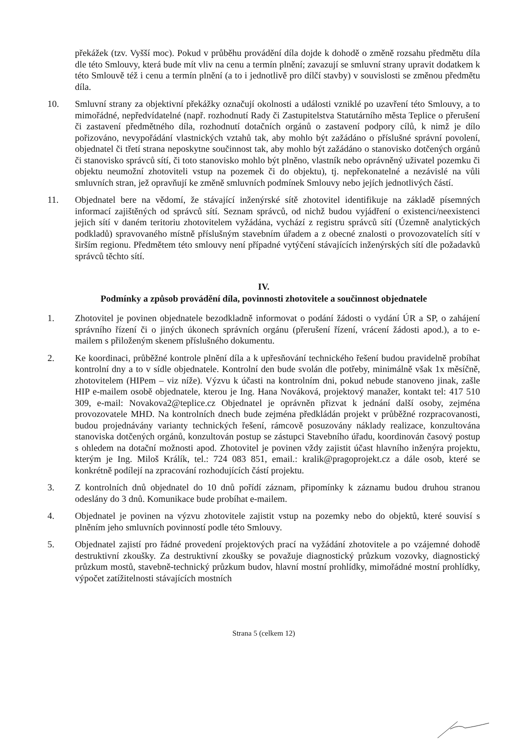překážek (tzv. Vyšší moc). Pokud v průběhu provádění díla dojde k dohodě o změně rozsahu předmětu díla dle této Smlouvy, která bude mít vliv na cenu a termín plnění; zavazují se smluvní strany upravit dodatkem k této Smlouvě též i cenu a termín plnění (a to i jednotlivě pro dílčí stavby) v souvislosti se změnou předmětu díla.
10. Smluvní strany za objektivní překážky označují okolnosti a události vzniklé po uzavření této Smlouvy, a to mimořádné, nepředvídatelné (např. rozhodnutí Rady či Zastupitelstva Statutárního města Teplice o přerušení či zastavení předmětného díla, rozhodnutí dotačních orgánů o zastavení podpory cílů, k nimž je dílo pořizováno, nevypořádání vlastnických vztahů tak, aby mohlo být zažádáno o příslušné správní povolení, objednatel či třetí strana neposkytne součinnost tak, aby mohlo být zažádáno o stanovisko dotčených orgánů či stanovisko správců sítí, či toto stanovisko mohlo být plněno, vlastník nebo oprávněný uživatel pozemku či objektu neumožní zhotoviteli vstup na pozemek či do objektu), tj. nepřekonatelné a nezávislé na vůli smluvních stran, jež opravňují ke změně smluvních podmínek Smlouvy nebo jejích jednotlivých částí.
11. Objednatel bere na vědomí, že stávající inženýrské sítě zhotovitel identifikuje na základě písemných informací zajištěných od správců sítí. Seznam správců, od nichž budou vyjádření o existenci/neexistenci jejich sítí v daném teritoriu zhotovitelem vyžádána, vychází z registru správců sítí (Územně analytických podkladů) spravovaného místně příslušným stavebním úřadem a z obecné znalosti o provozovatelích sítí v širším regionu. Předmětem této smlouvy není případné vytýčení stávajících inženýrských sítí dle požadavků správců těchto sítí.
IV.
Podmínky a způsob provádění díla, povinnosti zhotovitele a součinnost objednatele
1. Zhotovitel je povinen objednatele bezodkladně informovat o podání žádosti o vydání ÚR a SP, o zahájení správního řízení či o jiných úkonech správních orgánu (přerušení řízení, vrácení žádosti apod.), a to e-mailem s přiloženým skenem příslušného dokumentu.
2. Ke koordinaci, průběžné kontrole plnění díla a k upřesňování technického řešení budou pravidelně probíhat kontrolní dny a to v sídle objednatele. Kontrolní den bude svolán dle potřeby, minimálně však 1x měsíčně, zhotovitelem (HIPem – viz níže). Výzvu k účasti na kontrolním dni, pokud nebude stanoveno jinak, zašle HIP e-mailem osobě objednatele, kterou je Ing. Hana Nováková, projektový manažer, kontakt tel: 417 510 309, e-mail: Novakova2@teplice.cz Objednatel je oprávněn přizvat k jednání další osoby, zejména provozovatele MHD. Na kontrolních dnech bude zejména předkládán projekt v průběžné rozpracovanosti, budou projednávány varianty technických řešení, rámcově posuzovány náklady realizace, konzultována stanoviska dotčených orgánů, konzultován postup se zástupci Stavebního úřadu, koordinován časový postup s ohledem na dotační možnosti apod. Zhotovitel je povinen vždy zajistit účast hlavního inženýra projektu, kterým je Ing. Miloš Králík, tel.: 724 083 851, email.: kralik@pragoprojekt.cz a dále osob, které se konkrétně podílejí na zpracování rozhodujících částí projektu.
3. Z kontrolních dnů objednatel do 10 dnů pořídí záznam, připomínky k záznamu budou druhou stranou odeslány do 3 dnů. Komunikace bude probíhat e-mailem.
4. Objednatel je povinen na výzvu zhotovitele zajistit vstup na pozemky nebo do objektů, které souvisí s plněním jeho smluvních povinností podle této Smlouvy.
5. Objednatel zajistí pro řádné provedení projektových prací na vyžádání zhotovitele a po vzájemné dohodě destruktivní zkoušky. Za destruktivní zkoušky se považuje diagnostický průzkum vozovky, diagnostický průzkum mostů, stavebně-technický průzkum budov, hlavní mostní prohlídky, mimořádné mostní prohlídky, výpočet zatížitelnosti stávajících mostních
Strana 5 (celkem 12)